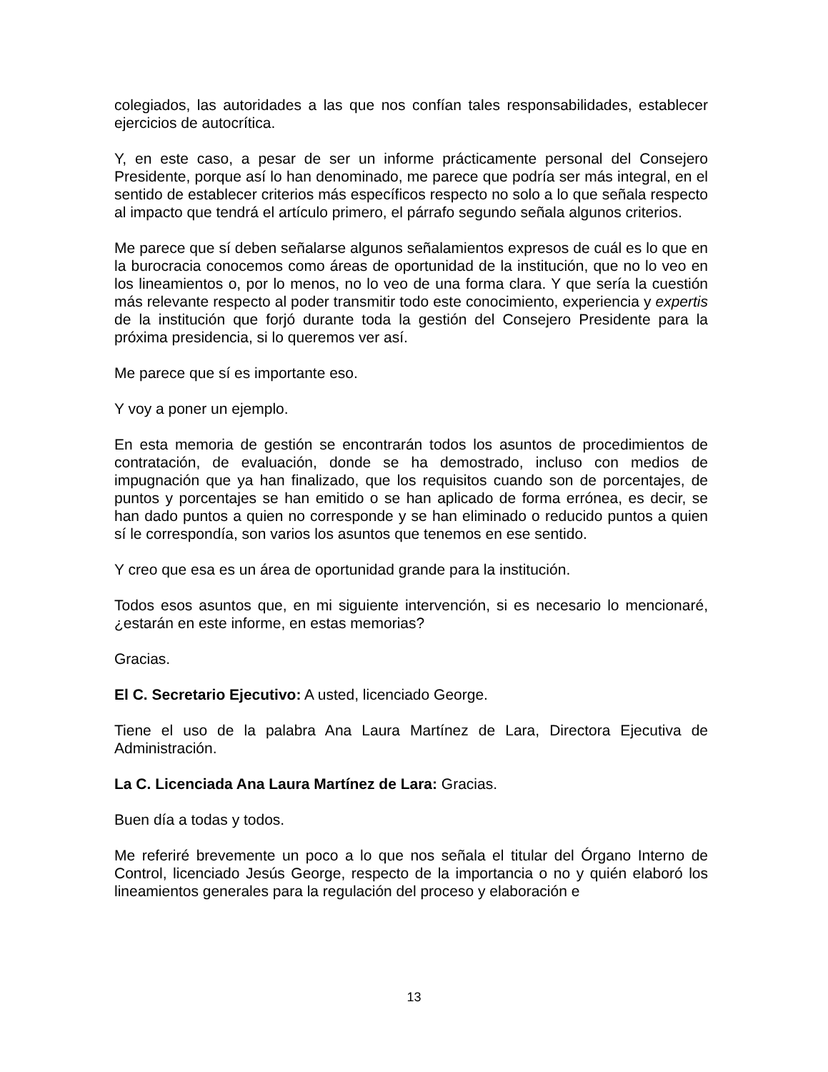colegiados, las autoridades a las que nos confían tales responsabilidades, establecer ejercicios de autocrítica.
Y, en este caso, a pesar de ser un informe prácticamente personal del Consejero Presidente, porque así lo han denominado, me parece que podría ser más integral, en el sentido de establecer criterios más específicos respecto no solo a lo que señala respecto al impacto que tendrá el artículo primero, el párrafo segundo señala algunos criterios.
Me parece que sí deben señalarse algunos señalamientos expresos de cuál es lo que en la burocracia conocemos como áreas de oportunidad de la institución, que no lo veo en los lineamientos o, por lo menos, no lo veo de una forma clara. Y que sería la cuestión más relevante respecto al poder transmitir todo este conocimiento, experiencia y expertis de la institución que forjó durante toda la gestión del Consejero Presidente para la próxima presidencia, si lo queremos ver así.
Me parece que sí es importante eso.
Y voy a poner un ejemplo.
En esta memoria de gestión se encontrarán todos los asuntos de procedimientos de contratación, de evaluación, donde se ha demostrado, incluso con medios de impugnación que ya han finalizado, que los requisitos cuando son de porcentajes, de puntos y porcentajes se han emitido o se han aplicado de forma errónea, es decir, se han dado puntos a quien no corresponde y se han eliminado o reducido puntos a quien sí le correspondía, son varios los asuntos que tenemos en ese sentido.
Y creo que esa es un área de oportunidad grande para la institución.
Todos esos asuntos que, en mi siguiente intervención, si es necesario lo mencionaré, ¿estarán en este informe, en estas memorias?
Gracias.
El C. Secretario Ejecutivo: A usted, licenciado George.
Tiene el uso de la palabra Ana Laura Martínez de Lara, Directora Ejecutiva de Administración.
La C. Licenciada Ana Laura Martínez de Lara: Gracias.
Buen día a todas y todos.
Me referiré brevemente un poco a lo que nos señala el titular del Órgano Interno de Control, licenciado Jesús George, respecto de la importancia o no y quién elaboró los lineamientos generales para la regulación del proceso y elaboración e
13